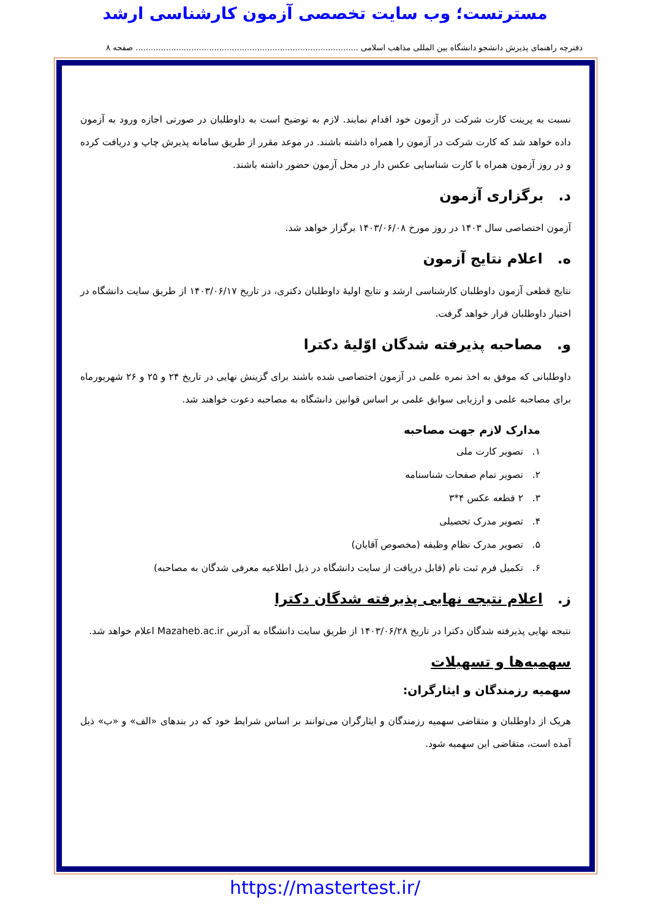مسترتست؛ وب سایت تخصصی آزمون کارشناسی ارشد
دفترچه راهنمای پذیرش دانشجو دانشگاه بین المللی مذاهب اسلامی ........................................................................................ صفحه ۸
نسبت به پرینت کارت شرکت در آزمون خود اقدام نمایند. لازم به توضیح است به داوطلبان در صورتی اجازه ورود به آزمون داده خواهد شد که کارت شرکت در آزمون را همراه داشته باشند. در موعد مقرر از طریق سامانه پذیرش چاپ و دریافت کرده و در روز آزمون همراه با کارت شناسایی عکس دار در محل آزمون حضور داشته باشند.
د. برگزاری آزمون
آزمون اختصاصی سال ۱۴۰۳ در روز مورخ ۱۴۰۳/۰۶/۰۸ برگزار خواهد شد.
ه. اعلام نتایج آزمون
نتایج قطعی آزمون داوطلبان کارشناسی ارشد و نتایج اولیهٔ داوطلبان دکتری، در تاریخ ۱۴۰۳/۰۶/۱۷ از طریق سایت دانشگاه در اختیار داوطلبان قرار خواهد گرفت.
و. مصاحبه پذیرفته شدگان اوّلیهٔ دکترا
داوطلبانی که موفق به اخذ نمره علمی در آزمون اختصاصی شده باشند برای گزینش نهایی در تاریخ ۲۴ و ۲۵ و ۲۶ شهریورماه برای مصاحبه علمی و ارزیابی سوابق علمی بر اساس قوانین دانشگاه به مصاحبه دعوت خواهند شد.
مدارک لازم جهت مصاحبه
۱. تصویر کارت ملی
۲. تصویر تمام صفحات شناسنامه
۳. ۲ قطعه عکس ۴*۳
۴. تصویر مدرک تحصیلی
۵. تصویر مدرک نظام وظیفه (مخصوص آقایان)
۶. تکمیل فرم ثبت نام (قابل دریافت از سایت دانشگاه در ذیل اطلاعیه معرفی شدگان به مصاحبه)
ز. اعلام نتیجه نهایی پذیرفته شدگان دکترا
نتیجه نهایی پذیرفته شدگان دکترا در تاریخ ۱۴۰۳/۰۶/۲۸ از طریق سایت دانشگاه به آدرس Mazaheb.ac.ir اعلام خواهد شد.
سهمیه‌ها و تسهیلات
سهمیه رزمندگان و ایثارگران:
هریک از داوطلبان و متقاضی سهمیه رزمندگان و ایثارگران می‌توانند بر اساس شرایط خود که در بندهای «الف» و «ب» ذیل آمده است، متقاضی این سهمیه شود.
https://mastertest.ir/